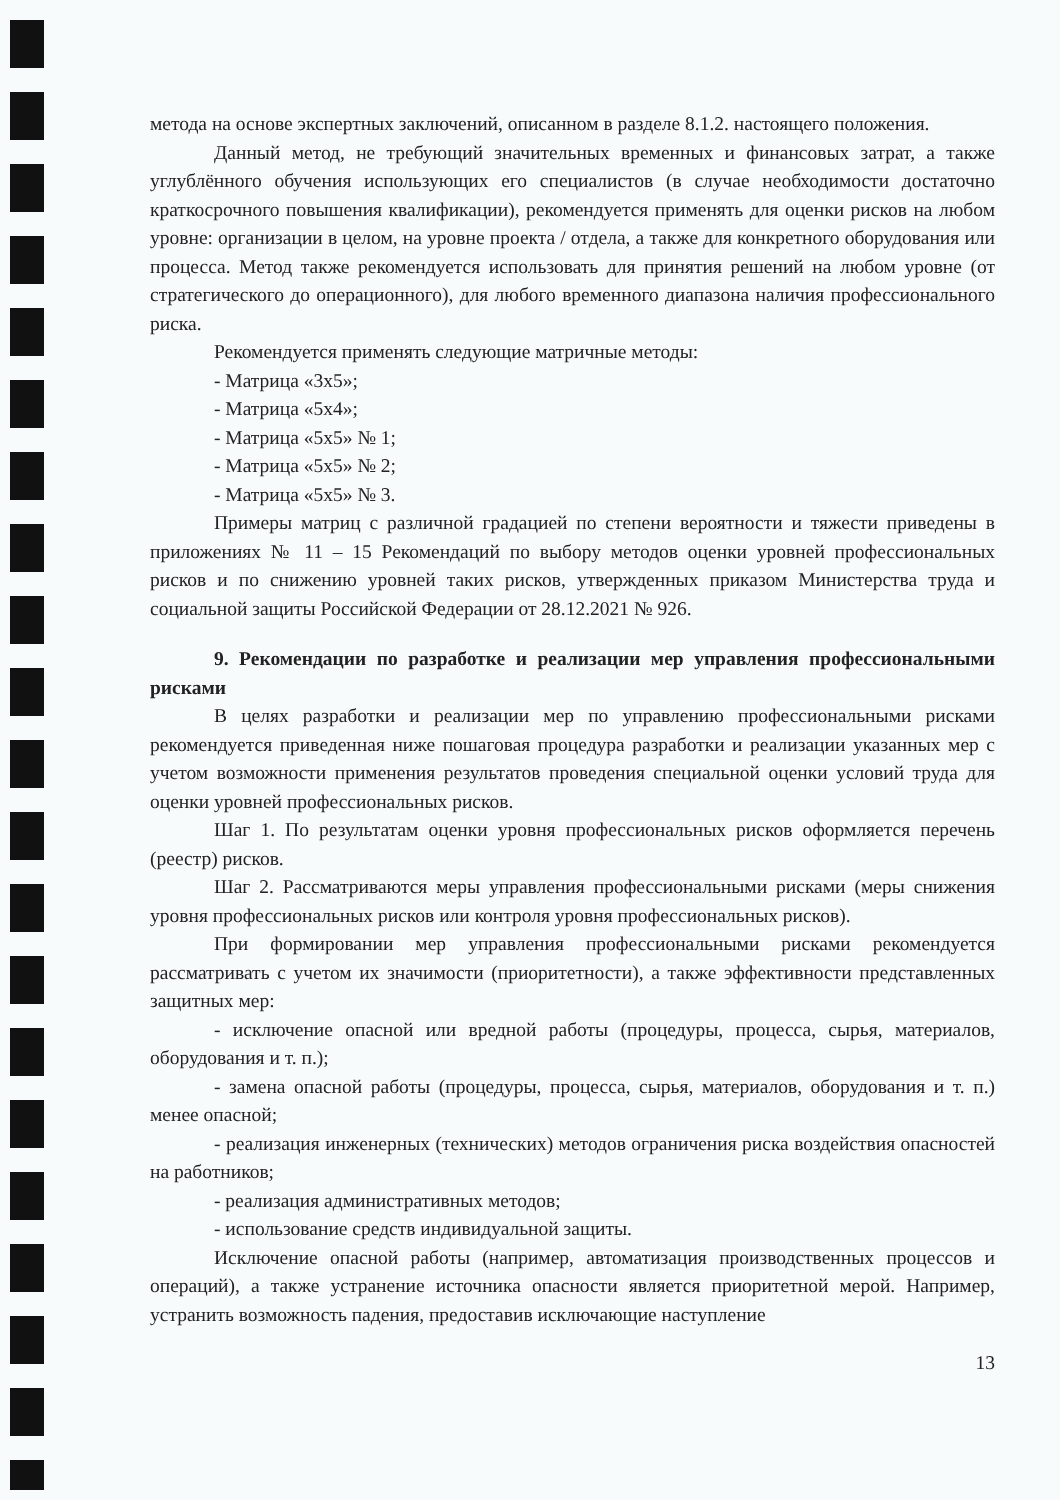метода на основе экспертных заключений, описанном в разделе 8.1.2. настоящего положения.
Данный метод, не требующий значительных временных и финансовых затрат, а также углублённого обучения использующих его специалистов (в случае необходимости достаточно краткосрочного повышения квалификации), рекомендуется применять для оценки рисков на любом уровне: организации в целом, на уровне проекта / отдела, а также для конкретного оборудования или процесса. Метод также рекомендуется использовать для принятия решений на любом уровне (от стратегического до операционного), для любого временного диапазона наличия профессионального риска.
Рекомендуется применять следующие матричные методы:
- Матрица «3х5»;
- Матрица «5х4»;
- Матрица «5х5» № 1;
- Матрица «5х5» № 2;
- Матрица «5х5» № 3.
Примеры матриц с различной градацией по степени вероятности и тяжести приведены в приложениях № 11 – 15 Рекомендаций по выбору методов оценки уровней профессиональных рисков и по снижению уровней таких рисков, утвержденных приказом Министерства труда и социальной защиты Российской Федерации от 28.12.2021 № 926.
9. Рекомендации по разработке и реализации мер управления профессиональными рисками
В целях разработки и реализации мер по управлению профессиональными рисками рекомендуется приведенная ниже пошаговая процедура разработки и реализации указанных мер с учетом возможности применения результатов проведения специальной оценки условий труда для оценки уровней профессиональных рисков.
Шаг 1. По результатам оценки уровня профессиональных рисков оформляется перечень (реестр) рисков.
Шаг 2. Рассматриваются меры управления профессиональными рисками (меры снижения уровня профессиональных рисков или контроля уровня профессиональных рисков).
При формировании мер управления профессиональными рисками рекомендуется рассматривать с учетом их значимости (приоритетности), а также эффективности представленных защитных мер:
- исключение опасной или вредной работы (процедуры, процесса, сырья, материалов, оборудования и т. п.);
- замена опасной работы (процедуры, процесса, сырья, материалов, оборудования и т. п.) менее опасной;
- реализация инженерных (технических) методов ограничения риска воздействия опасностей на работников;
- реализация административных методов;
- использование средств индивидуальной защиты.
Исключение опасной работы (например, автоматизация производственных процессов и операций), а также устранение источника опасности является приоритетной мерой. Например, устранить возможность падения, предоставив исключающие наступление
13